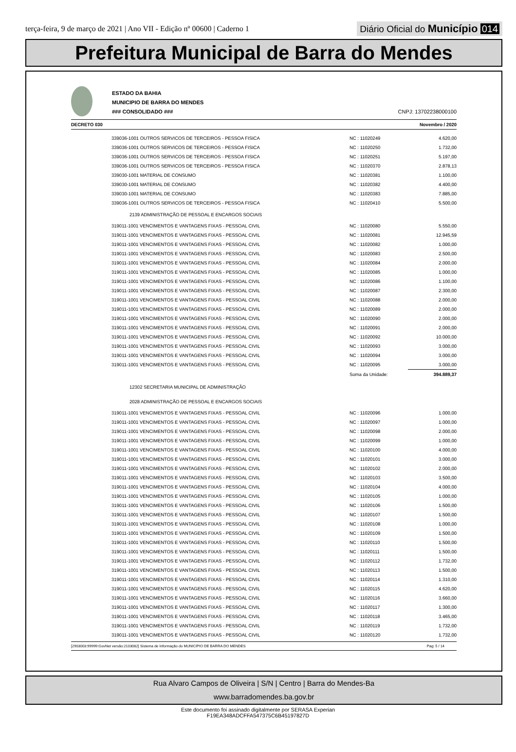terça-feira, 9 de março de 2021 | Ano VII - Edição nº 00600 | Caderno 1
Diário Oficial do Município 014
Prefeitura Municipal de Barra do Mendes
ESTADO DA BAHIA
MUNICIPIO DE BARRA DO MENDES
### CONSOLIDADO ###
CNPJ: 13702238000100
DECRETO 030 Novembro / 2020
| 339036-1001 OUTROS SERVICOS DE TERCEIROS - PESSOA FISICA | NC : 11020249 | 4.620,00 |
| 339036-1001 OUTROS SERVICOS DE TERCEIROS - PESSOA FISICA | NC : 11020250 | 1.732,00 |
| 339036-1001 OUTROS SERVICOS DE TERCEIROS - PESSOA FISICA | NC : 11020251 | 5.197,00 |
| 339036-1001 OUTROS SERVICOS DE TERCEIROS - PESSOA FISICA | NC : 11020370 | 2.878,13 |
| 339030-1001 MATERIAL DE CONSUMO | NC : 11020381 | 1.100,00 |
| 339030-1001 MATERIAL DE CONSUMO | NC : 11020382 | 4.400,00 |
| 339030-1001 MATERIAL DE CONSUMO | NC : 11020383 | 7.885,00 |
| 339036-1001 OUTROS SERVICOS DE TERCEIROS - PESSOA FISICA | NC : 11020410 | 5.500,00 |
| 2139 ADMINISTRAÇÃO DE PESSOAL E ENCARGOS SOCIAIS | | |
| 319011-1001 VENCIMENTOS E VANTAGENS FIXAS - PESSOAL CIVIL | NC : 11020080 | 5.550,00 |
| 319011-1001 VENCIMENTOS E VANTAGENS FIXAS - PESSOAL CIVIL | NC : 11020081 | 12.945,59 |
| 319011-1001 VENCIMENTOS E VANTAGENS FIXAS - PESSOAL CIVIL | NC : 11020082 | 1.000,00 |
| 319011-1001 VENCIMENTOS E VANTAGENS FIXAS - PESSOAL CIVIL | NC : 11020083 | 2.500,00 |
| 319011-1001 VENCIMENTOS E VANTAGENS FIXAS - PESSOAL CIVIL | NC : 11020084 | 2.000,00 |
| 319011-1001 VENCIMENTOS E VANTAGENS FIXAS - PESSOAL CIVIL | NC : 11020085 | 1.000,00 |
| 319011-1001 VENCIMENTOS E VANTAGENS FIXAS - PESSOAL CIVIL | NC : 11020086 | 1.100,00 |
| 319011-1001 VENCIMENTOS E VANTAGENS FIXAS - PESSOAL CIVIL | NC : 11020087 | 2.300,00 |
| 319011-1001 VENCIMENTOS E VANTAGENS FIXAS - PESSOAL CIVIL | NC : 11020088 | 2.000,00 |
| 319011-1001 VENCIMENTOS E VANTAGENS FIXAS - PESSOAL CIVIL | NC : 11020089 | 2.000,00 |
| 319011-1001 VENCIMENTOS E VANTAGENS FIXAS - PESSOAL CIVIL | NC : 11020090 | 2.000,00 |
| 319011-1001 VENCIMENTOS E VANTAGENS FIXAS - PESSOAL CIVIL | NC : 11020091 | 2.000,00 |
| 319011-1001 VENCIMENTOS E VANTAGENS FIXAS - PESSOAL CIVIL | NC : 11020092 | 10.000,00 |
| 319011-1001 VENCIMENTOS E VANTAGENS FIXAS - PESSOAL CIVIL | NC : 11020093 | 3.000,00 |
| 319011-1001 VENCIMENTOS E VANTAGENS FIXAS - PESSOAL CIVIL | NC : 11020094 | 3.000,00 |
| 319011-1001 VENCIMENTOS E VANTAGENS FIXAS - PESSOAL CIVIL | NC : 11020095 | 3.000,00 |
| | Soma da Unidade: | 394.889,37 |
| 12302 SECRETARIA MUNICIPAL DE ADMINISTRAÇÃO | | |
| 2028 ADMINISTRAÇÃO DE PESSOAL E ENCARGOS SOCIAIS | | |
| 319011-1001 VENCIMENTOS E VANTAGENS FIXAS - PESSOAL CIVIL | NC : 11020096 | 1.000,00 |
| 319011-1001 VENCIMENTOS E VANTAGENS FIXAS - PESSOAL CIVIL | NC : 11020097 | 1.000,00 |
| 319011-1001 VENCIMENTOS E VANTAGENS FIXAS - PESSOAL CIVIL | NC : 11020098 | 2.000,00 |
| 319011-1001 VENCIMENTOS E VANTAGENS FIXAS - PESSOAL CIVIL | NC : 11020099 | 1.000,00 |
| 319011-1001 VENCIMENTOS E VANTAGENS FIXAS - PESSOAL CIVIL | NC : 11020100 | 4.000,00 |
| 319011-1001 VENCIMENTOS E VANTAGENS FIXAS - PESSOAL CIVIL | NC : 11020101 | 3.000,00 |
| 319011-1001 VENCIMENTOS E VANTAGENS FIXAS - PESSOAL CIVIL | NC : 11020102 | 2.000,00 |
| 319011-1001 VENCIMENTOS E VANTAGENS FIXAS - PESSOAL CIVIL | NC : 11020103 | 3.500,00 |
| 319011-1001 VENCIMENTOS E VANTAGENS FIXAS - PESSOAL CIVIL | NC : 11020104 | 4.000,00 |
| 319011-1001 VENCIMENTOS E VANTAGENS FIXAS - PESSOAL CIVIL | NC : 11020105 | 1.000,00 |
| 319011-1001 VENCIMENTOS E VANTAGENS FIXAS - PESSOAL CIVIL | NC : 11020106 | 1.500,00 |
| 319011-1001 VENCIMENTOS E VANTAGENS FIXAS - PESSOAL CIVIL | NC : 11020107 | 1.500,00 |
| 319011-1001 VENCIMENTOS E VANTAGENS FIXAS - PESSOAL CIVIL | NC : 11020108 | 1.000,00 |
| 319011-1001 VENCIMENTOS E VANTAGENS FIXAS - PESSOAL CIVIL | NC : 11020109 | 1.500,00 |
| 319011-1001 VENCIMENTOS E VANTAGENS FIXAS - PESSOAL CIVIL | NC : 11020110 | 1.500,00 |
| 319011-1001 VENCIMENTOS E VANTAGENS FIXAS - PESSOAL CIVIL | NC : 11020111 | 1.500,00 |
| 319011-1001 VENCIMENTOS E VANTAGENS FIXAS - PESSOAL CIVIL | NC : 11020112 | 1.732,00 |
| 319011-1001 VENCIMENTOS E VANTAGENS FIXAS - PESSOAL CIVIL | NC : 11020113 | 1.500,00 |
| 319011-1001 VENCIMENTOS E VANTAGENS FIXAS - PESSOAL CIVIL | NC : 11020114 | 1.310,00 |
| 319011-1001 VENCIMENTOS E VANTAGENS FIXAS - PESSOAL CIVIL | NC : 11020115 | 4.620,00 |
| 319011-1001 VENCIMENTOS E VANTAGENS FIXAS - PESSOAL CIVIL | NC : 11020116 | 3.660,00 |
| 319011-1001 VENCIMENTOS E VANTAGENS FIXAS - PESSOAL CIVIL | NC : 11020117 | 1.300,00 |
| 319011-1001 VENCIMENTOS E VANTAGENS FIXAS - PESSOAL CIVIL | NC : 11020118 | 3.465,00 |
| 319011-1001 VENCIMENTOS E VANTAGENS FIXAS - PESSOAL CIVIL | NC : 11020119 | 1.732,00 |
| 319011-1001 VENCIMENTOS E VANTAGENS FIXAS - PESSOAL CIVIL | NC : 11020120 | 1.732,00 |
[2903003:99999:GovNet versão:2103082] Sistema de Informação do MUNICIPIO DE BARRA DO MENDES Pag: 5 / 14
Rua Alvaro Campos de Oliveira | S/N | Centro | Barra do Mendes-Ba
www.barradomendes.ba.gov.br
Este documento foi assinado digitalmente por SERASA Experian
F19EA348ADCFFA547375C6B45197827D